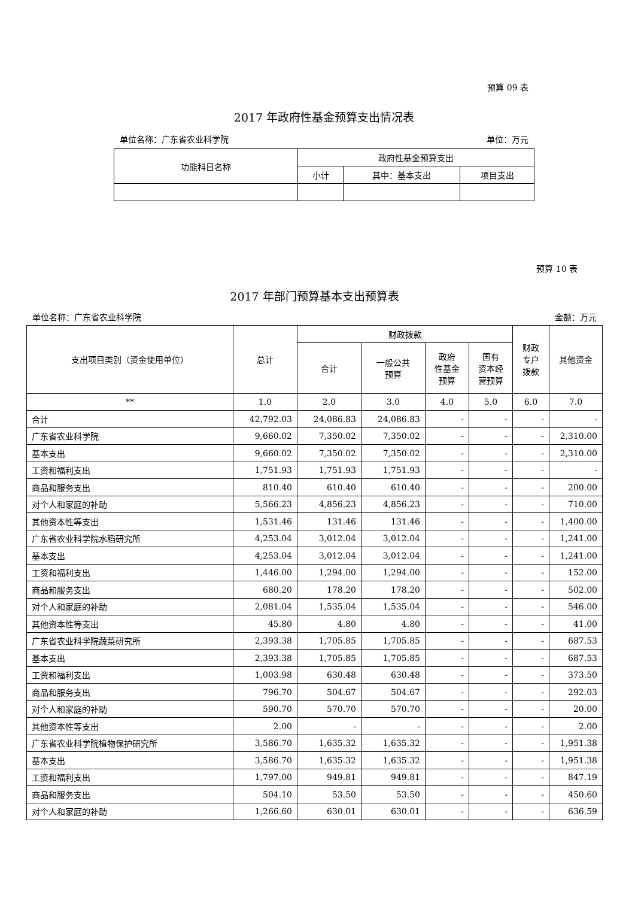预算 09 表
2017 年政府性基金预算支出情况表
单位名称：广东省农业科学院 单位：万元
| 功能科目名称 | 政府性基金预算支出 | | |
| --- | --- | --- | --- |
| | 小计 | 其中：基本支出 | 项目支出 |
预算 10 表
2017 年部门预算基本支出预算表
单位名称：广东省农业科学院 金额：万元
| 支出项目类别（资金使用单位） | 总计 | 财政拨款 | | | | 财政 专户 拨款 | 其他资金 |
| --- | --- | --- | --- | --- | --- | --- | --- |
| | | 合计 | 一般公共 预算 | 政府 性基金 预算 | 国有 资本经 营预算 | | |
| ** | 1.0 | 2.0 | 3.0 | 4.0 | 5.0 | 6.0 | 7.0 |
| 合计 | 42,792.03 | 24,086.83 | 24,086.83 | - | - | - | - |
| 广东省农业科学院 | 9,660.02 | 7,350.02 | 7,350.02 | - | - | - | 2,310.00 |
| 基本支出 | 9,660.02 | 7,350.02 | 7,350.02 | - | - | - | 2,310.00 |
| 工资和福利支出 | 1,751.93 | 1,751.93 | 1,751.93 | - | - | - | - |
| 商品和服务支出 | 810.40 | 610.40 | 610.40 | - | - | - | 200.00 |
| 对个人和家庭的补助 | 5,566.23 | 4,856.23 | 4,856.23 | - | - | - | 710.00 |
| 其他资本性等支出 | 1,531.46 | 131.46 | 131.46 | - | - | - | 1,400.00 |
| 广东省农业科学院水稻研究所 | 4,253.04 | 3,012.04 | 3,012.04 | - | - | - | 1,241.00 |
| 基本支出 | 4,253.04 | 3,012.04 | 3,012.04 | - | - | - | 1,241.00 |
| 工资和福利支出 | 1,446.00 | 1,294.00 | 1,294.00 | - | - | - | 152.00 |
| 商品和服务支出 | 680.20 | 178.20 | 178.20 | - | - | - | 502.00 |
| 对个人和家庭的补助 | 2,081.04 | 1,535.04 | 1,535.04 | - | - | - | 546.00 |
| 其他资本性等支出 | 45.80 | 4.80 | 4.80 | - | - | - | 41.00 |
| 广东省农业科学院蔬菜研究所 | 2,393.38 | 1,705.85 | 1,705.85 | - | - | - | 687.53 |
| 基本支出 | 2,393.38 | 1,705.85 | 1,705.85 | - | - | - | 687.53 |
| 工资和福利支出 | 1,003.98 | 630.48 | 630.48 | - | - | - | 373.50 |
| 商品和服务支出 | 796.70 | 504.67 | 504.67 | - | - | - | 292.03 |
| 对个人和家庭的补助 | 590.70 | 570.70 | 570.70 | - | - | - | 20.00 |
| 其他资本性等支出 | 2.00 | - | - | - | - | - | 2.00 |
| 广东省农业科学院植物保护研究所 | 3,586.70 | 1,635.32 | 1,635.32 | - | - | - | 1,951.38 |
| 基本支出 | 3,586.70 | 1,635.32 | 1,635.32 | - | - | - | 1,951.38 |
| 工资和福利支出 | 1,797.00 | 949.81 | 949.81 | - | - | - | 847.19 |
| 商品和服务支出 | 504.10 | 53.50 | 53.50 | - | - | - | 450.60 |
| 对个人和家庭的补助 | 1,266.60 | 630.01 | 630.01 | - | - | - | 636.59 |